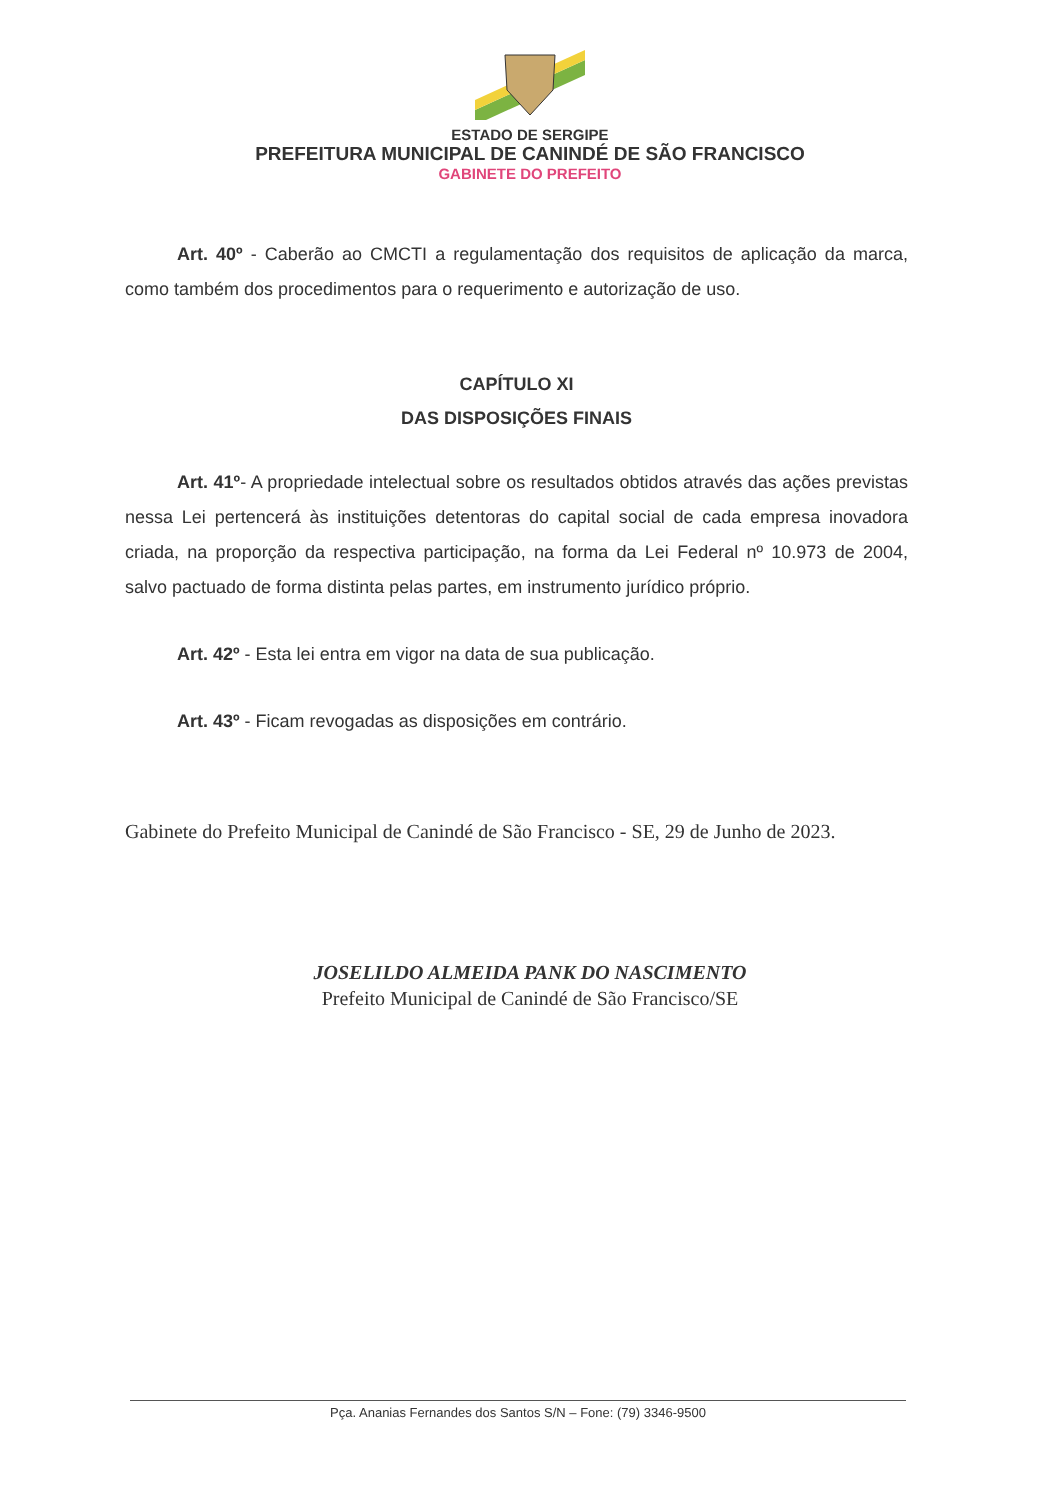ESTADO DE SERGIPE
PREFEITURA MUNICIPAL DE CANINDÉ DE SÃO FRANCISCO
GABINETE DO PREFEITO
Art. 40º - Caberão ao CMCTI a regulamentação dos requisitos de aplicação da marca, como também dos procedimentos para o requerimento e autorização de uso.
CAPÍTULO XI
DAS DISPOSIÇÕES FINAIS
Art. 41º- A propriedade intelectual sobre os resultados obtidos através das ações previstas nessa Lei pertencerá às instituições detentoras do capital social de cada empresa inovadora criada, na proporção da respectiva participação, na forma da Lei Federal nº 10.973 de 2004, salvo pactuado de forma distinta pelas partes, em instrumento jurídico próprio.
Art. 42º - Esta lei entra em vigor na data de sua publicação.
Art. 43º - Ficam revogadas as disposições em contrário.
Gabinete do Prefeito Municipal de Canindé de São Francisco - SE, 29 de Junho de 2023.
JOSELILDO ALMEIDA PANK DO NASCIMENTO
Prefeito Municipal de Canindé de São Francisco/SE
Pça. Ananias Fernandes dos Santos S/N – Fone: (79) 3346-9500